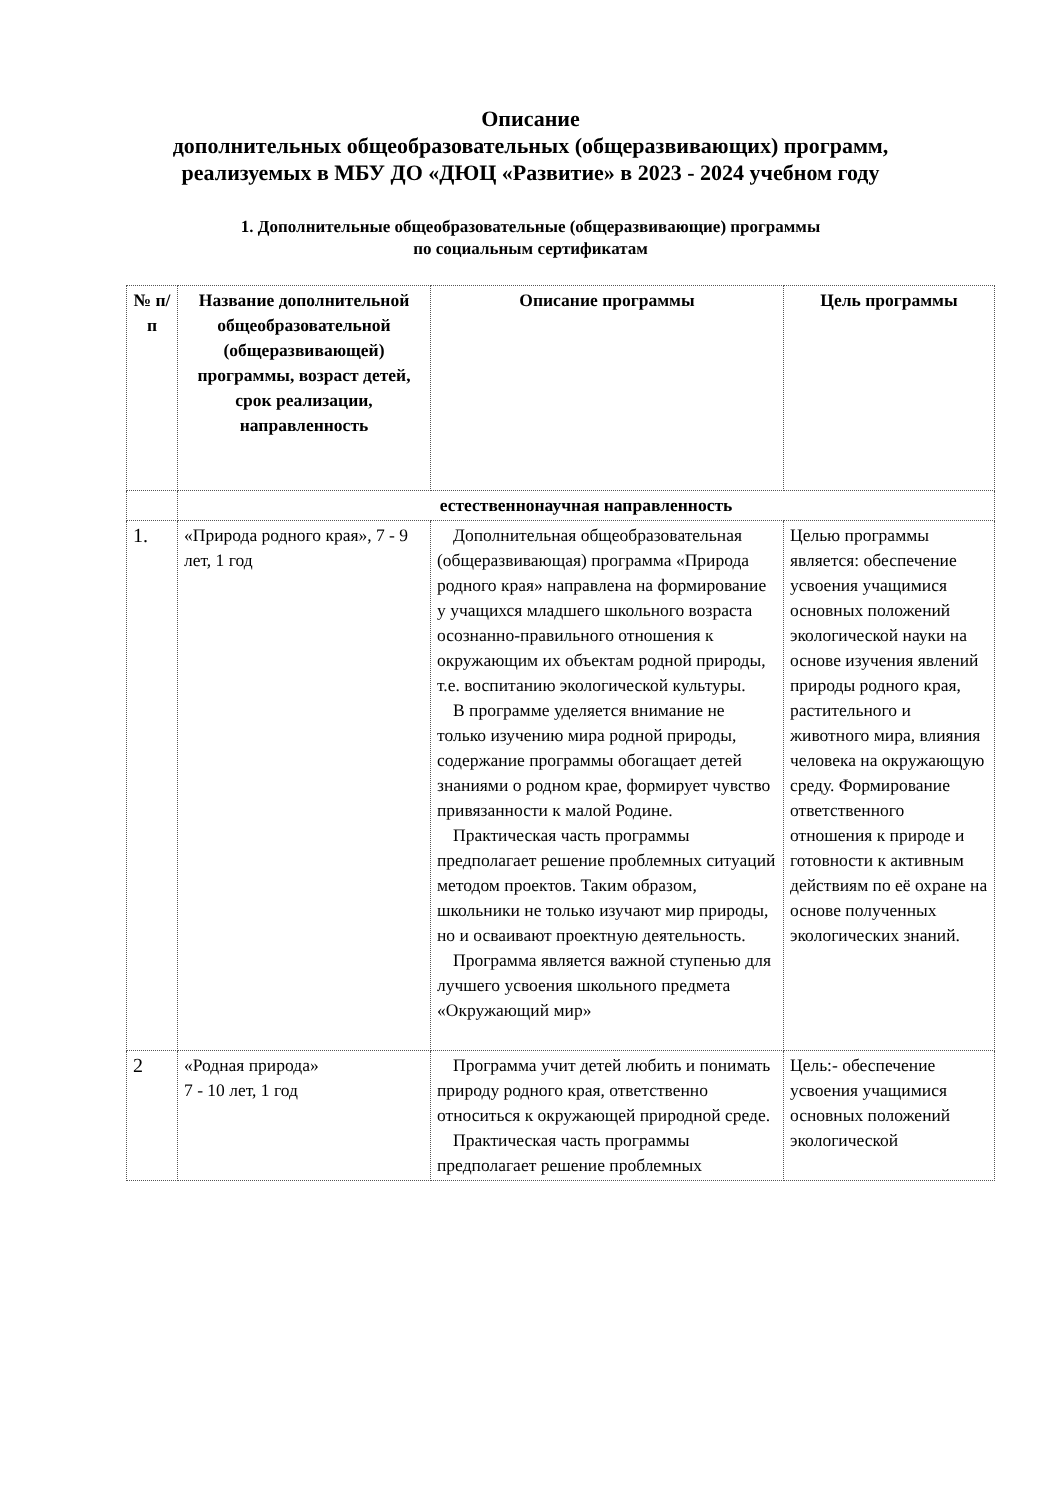Описание
дополнительных общеобразовательных (общеразвивающих) программ,
реализуемых в МБУ ДО «ДЮЦ «Развитие» в 2023 - 2024 учебном году
1. Дополнительные общеобразовательные (общеразвивающие) программы
по социальным сертификатам
| № п/п | Название дополнительной общеобразовательной (общеразвивающей) программы, возраст детей, срок реализации, направленность | Описание программы | Цель программы |
| --- | --- | --- | --- |
| | естественнонаучная направленность | | |
| 1. | «Природа родного края», 7 - 9 лет, 1 год | Дополнительная общеобразовательная (общеразвивающая) программа «Природа родного края» направлена на формирование у учащихся младшего школьного возраста осознанно-правильного отношения к окружающим их объектам родной природы, т.е. воспитанию экологической культуры. В программе уделяется внимание не только изучению мира родной природы, содержание программы обогащает детей знаниями о родном крае, формирует чувство привязанности к малой Родине. Практическая часть программы предполагает решение проблемных ситуаций методом проектов. Таким образом, школьники не только изучают мир природы, но и осваивают проектную деятельность. Программа является важной ступенью для лучшего усвоения школьного предмета «Окружающий мир» | Целью программы является: обеспечение усвоения учащимися основных положений экологической науки на основе изучения явлений природы родного края, растительного и животного мира, влияния человека на окружающую среду. Формирование ответственного отношения к природе и готовности к активным действиям по её охране на основе полученных экологических знаний. |
| 2 | «Родная природа» 7 - 10 лет, 1 год | Программа учит детей любить и понимать природу родного края, ответственно относиться к окружающей природной среде. Практическая часть программы предполагает решение проблемных | Цель:- обеспечение усвоения учащимися основных положений экологической |